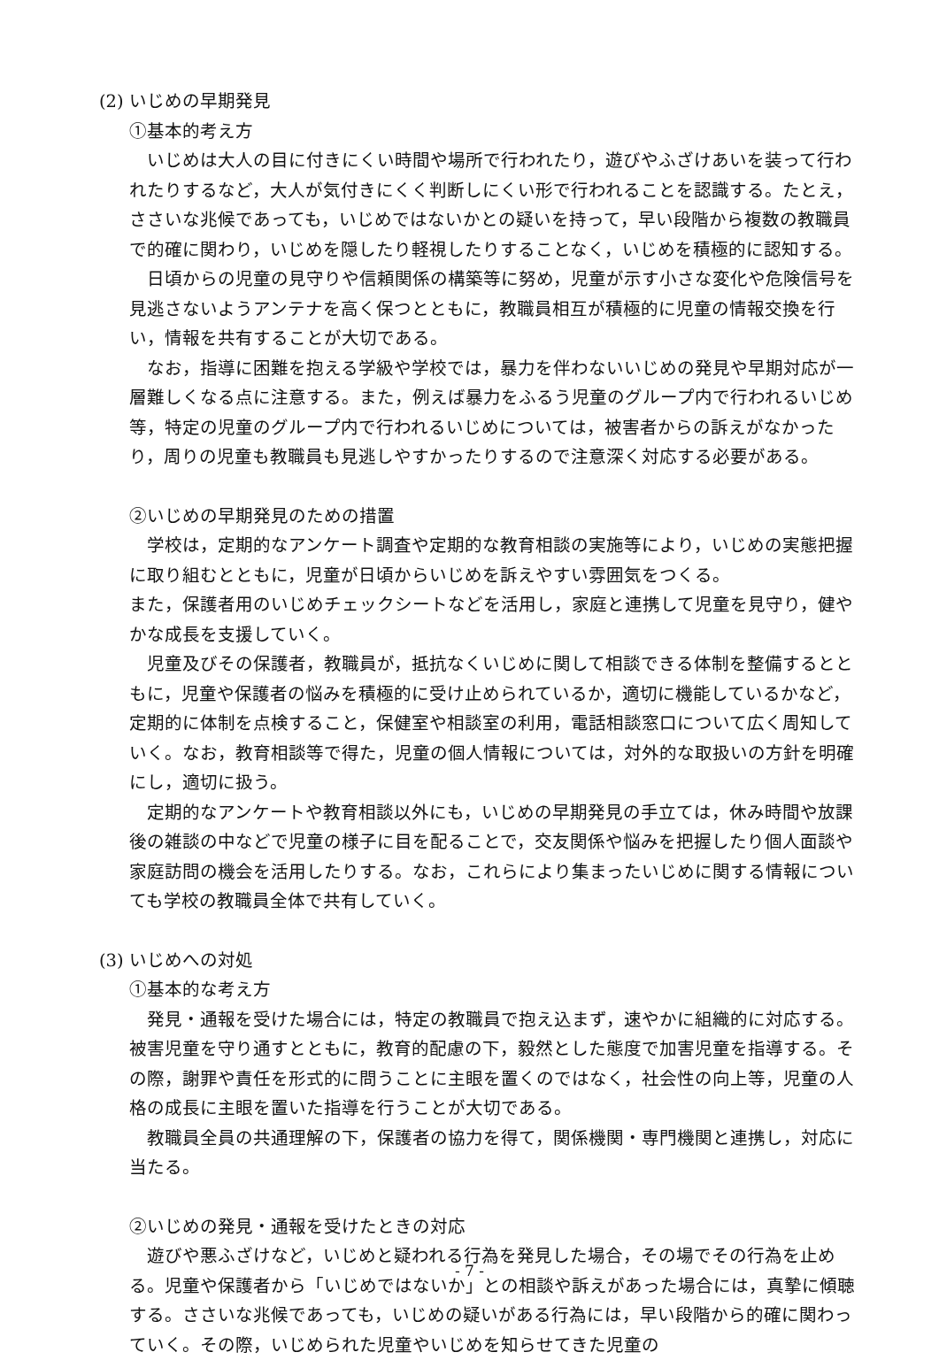(2) いじめの早期発見
①基本的考え方
いじめは大人の目に付きにくい時間や場所で行われたり，遊びやふざけあいを装って行われたりするなど，大人が気付きにくく判断しにくい形で行われることを認識する。たとえ，ささいな兆候であっても，いじめではないかとの疑いを持って，早い段階から複数の教職員で的確に関わり，いじめを隠したり軽視したりすることなく，いじめを積極的に認知する。
日頃からの児童の見守りや信頼関係の構築等に努め，児童が示す小さな変化や危険信号を見逃さないようアンテナを高く保つとともに，教職員相互が積極的に児童の情報交換を行い，情報を共有することが大切である。
なお，指導に困難を抱える学級や学校では，暴力を伴わないいじめの発見や早期対応が一層難しくなる点に注意する。また，例えば暴力をふるう児童のグループ内で行われるいじめ等，特定の児童のグループ内で行われるいじめについては，被害者からの訴えがなかったり，周りの児童も教職員も見逃しやすかったりするので注意深く対応する必要がある。
②いじめの早期発見のための措置
学校は，定期的なアンケート調査や定期的な教育相談の実施等により，いじめの実態把握に取り組むとともに，児童が日頃からいじめを訴えやすい雰囲気をつくる。
また，保護者用のいじめチェックシートなどを活用し，家庭と連携して児童を見守り，健やかな成長を支援していく。
児童及びその保護者，教職員が，抵抗なくいじめに関して相談できる体制を整備するとともに，児童や保護者の悩みを積極的に受け止められているか，適切に機能しているかなど，定期的に体制を点検すること，保健室や相談室の利用，電話相談窓口について広く周知していく。なお，教育相談等で得た，児童の個人情報については，対外的な取扱いの方針を明確にし，適切に扱う。
定期的なアンケートや教育相談以外にも，いじめの早期発見の手立ては，休み時間や放課後の雑談の中などで児童の様子に目を配ることで，交友関係や悩みを把握したり個人面談や家庭訪問の機会を活用したりする。なお，これらにより集まったいじめに関する情報についても学校の教職員全体で共有していく。
(3) いじめへの対処
①基本的な考え方
発見・通報を受けた場合には，特定の教職員で抱え込まず，速やかに組織的に対応する。被害児童を守り通すとともに，教育的配慮の下，毅然とした態度で加害児童を指導する。その際，謝罪や責任を形式的に問うことに主眼を置くのではなく，社会性の向上等，児童の人格の成長に主眼を置いた指導を行うことが大切である。
教職員全員の共通理解の下，保護者の協力を得て，関係機関・専門機関と連携し，対応に当たる。
②いじめの発見・通報を受けたときの対応
遊びや悪ふざけなど，いじめと疑われる行為を発見した場合，その場でその行為を止める。児童や保護者から「いじめではないか」との相談や訴えがあった場合には，真摯に傾聴する。ささいな兆候であっても，いじめの疑いがある行為には，早い段階から的確に関わっていく。その際，いじめられた児童やいじめを知らせてきた児童の
- 7 -